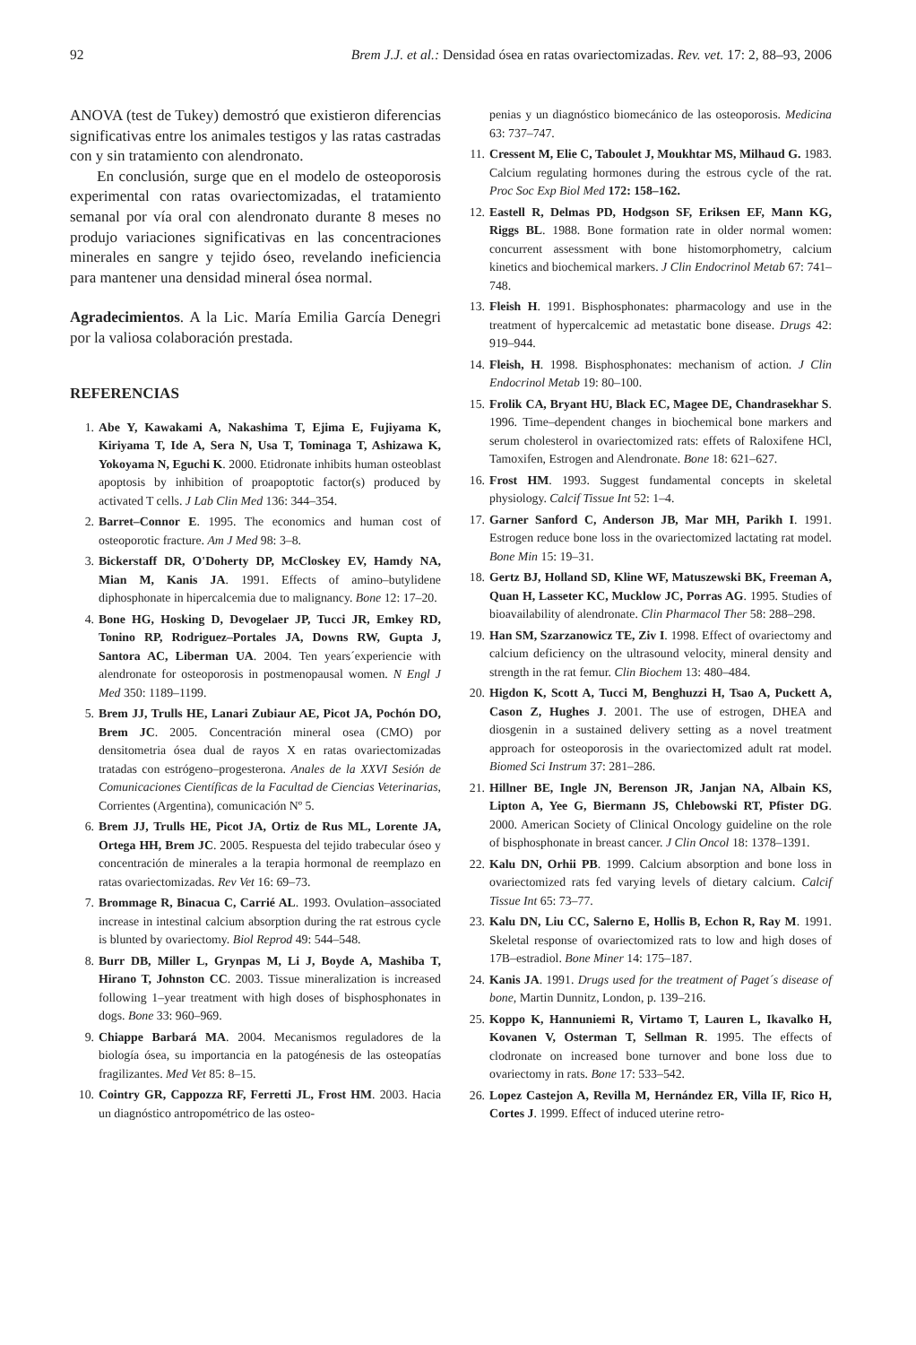92 Brem J.J. et al.: Densidad ósea en ratas ovariectomizadas. Rev. vet. 17: 2, 88–93, 2006
ANOVA (test de Tukey) demostró que existieron diferencias significativas entre los animales testigos y las ratas castradas con y sin tratamiento con alendronato.
En conclusión, surge que en el modelo de osteoporosis experimental con ratas ovariectomizadas, el tratamiento semanal por vía oral con alendronato durante 8 meses no produjo variaciones significativas en las concentraciones minerales en sangre y tejido óseo, revelando ineficiencia para mantener una densidad mineral ósea normal.
Agradecimientos. A la Lic. María Emilia García Denegri por la valiosa colaboración prestada.
REFERENCIAS
1. Abe Y, Kawakami A, Nakashima T, Ejima E, Fujiyama K, Kiriyama T, Ide A, Sera N, Usa T, Tominaga T, Ashizawa K, Yokoyama N, Eguchi K. 2000. Etidronate inhibits human osteoblast apoptosis by inhibition of proapoptotic factor(s) produced by activated T cells. J Lab Clin Med 136: 344–354.
2. Barret–Connor E. 1995. The economics and human cost of osteoporotic fracture. Am J Med 98: 3–8.
3. Bickerstaff DR, O'Doherty DP, McCloskey EV, Hamdy NA, Mian M, Kanis JA. 1991. Effects of amino–butylidene diphosphonate in hipercalcemia due to malignancy. Bone 12: 17–20.
4. Bone HG, Hosking D, Devogelaer JP, Tucci JR, Emkey RD, Tonino RP, Rodriguez–Portales JA, Downs RW, Gupta J, Santora AC, Liberman UA. 2004. Ten years´experiencie with alendronate for osteoporosis in postmenopausal women. N Engl J Med 350: 1189–1199.
5. Brem JJ, Trulls HE, Lanari Zubiaur AE, Picot JA, Pochón DO, Brem JC. 2005. Concentración mineral osea (CMO) por densitometria ósea dual de rayos X en ratas ovariectomizadas tratadas con estrógeno–progesterona. Anales de la XXVI Sesión de Comunicaciones Científicas de la Facultad de Ciencias Veterinarias, Corrientes (Argentina), comunicación Nº 5.
6. Brem JJ, Trulls HE, Picot JA, Ortiz de Rus ML, Lorente JA, Ortega HH, Brem JC. 2005. Respuesta del tejido trabecular óseo y concentración de minerales a la terapia hormonal de reemplazo en ratas ovariectomizadas. Rev Vet 16: 69–73.
7. Brommage R, Binacua C, Carrié AL. 1993. Ovulation–associated increase in intestinal calcium absorption during the rat estrous cycle is blunted by ovariectomy. Biol Reprod 49: 544–548.
8. Burr DB, Miller L, Grynpas M, Li J, Boyde A, Mashiba T, Hirano T, Johnston CC. 2003. Tissue mineralization is increased following 1–year treatment with high doses of bisphosphonates in dogs. Bone 33: 960–969.
9. Chiappe Barbará MA. 2004. Mecanismos reguladores de la biología ósea, su importancia en la patogénesis de las osteopatías fragilizantes. Med Vet 85: 8–15.
10. Cointry GR, Cappozza RF, Ferretti JL, Frost HM. 2003. Hacia un diagnóstico antropométrico de las osteo-
penias y un diagnóstico biomecánico de las osteoporosis. Medicina 63: 737–747.
11. Cressent M, Elie C, Taboulet J, Moukhtar MS, Milhaud G. 1983. Calcium regulating hormones during the estrous cycle of the rat. Proc Soc Exp Biol Med 172: 158–162.
12. Eastell R, Delmas PD, Hodgson SF, Eriksen EF, Mann KG, Riggs BL. 1988. Bone formation rate in older normal women: concurrent assessment with bone histomorphometry, calcium kinetics and biochemical markers. J Clin Endocrinol Metab 67: 741–748.
13. Fleish H. 1991. Bisphosphonates: pharmacology and use in the treatment of hypercalcemic ad metastatic bone disease. Drugs 42: 919–944.
14. Fleish, H. 1998. Bisphosphonates: mechanism of action. J Clin Endocrinol Metab 19: 80–100.
15. Frolik CA, Bryant HU, Black EC, Magee DE, Chandrasekhar S. 1996. Time–dependent changes in biochemical bone markers and serum cholesterol in ovariectomized rats: effets of Raloxifene HCl, Tamoxifen, Estrogen and Alendronate. Bone 18: 621–627.
16. Frost HM. 1993. Suggest fundamental concepts in skeletal physiology. Calcif Tissue Int 52: 1–4.
17. Garner Sanford C, Anderson JB, Mar MH, Parikh I. 1991. Estrogen reduce bone loss in the ovariectomized lactating rat model. Bone Min 15: 19–31.
18. Gertz BJ, Holland SD, Kline WF, Matuszewski BK, Freeman A, Quan H, Lasseter KC, Mucklow JC, Porras AG. 1995. Studies of bioavailability of alendronate. Clin Pharmacol Ther 58: 288–298.
19. Han SM, Szarzanowicz TE, Ziv I. 1998. Effect of ovariectomy and calcium deficiency on the ultrasound velocity, mineral density and strength in the rat femur. Clin Biochem 13: 480–484.
20. Higdon K, Scott A, Tucci M, Benghuzzi H, Tsao A, Puckett A, Cason Z, Hughes J. 2001. The use of estrogen, DHEA and diosgenin in a sustained delivery setting as a novel treatment approach for osteoporosis in the ovariectomized adult rat model. Biomed Sci Instrum 37: 281–286.
21. Hillner BE, Ingle JN, Berenson JR, Janjan NA, Albain KS, Lipton A, Yee G, Biermann JS, Chlebowski RT, Pfister DG. 2000. American Society of Clinical Oncology guideline on the role of bisphosphonate in breast cancer. J Clin Oncol 18: 1378–1391.
22. Kalu DN, Orhii PB. 1999. Calcium absorption and bone loss in ovariectomized rats fed varying levels of dietary calcium. Calcif Tissue Int 65: 73–77.
23. Kalu DN, Liu CC, Salerno E, Hollis B, Echon R, Ray M. 1991. Skeletal response of ovariectomized rats to low and high doses of 17B–estradiol. Bone Miner 14: 175–187.
24. Kanis JA. 1991. Drugs used for the treatment of Paget´s disease of bone, Martin Dunnitz, London, p. 139–216.
25. Koppo K, Hannuniemi R, Virtamo T, Lauren L, Ikavalko H, Kovanen V, Osterman T, Sellman R. 1995. The effects of clodronate on increased bone turnover and bone loss due to ovariectomy in rats. Bone 17: 533–542.
26. Lopez Castejon A, Revilla M, Hernández ER, Villa IF, Rico H, Cortes J. 1999. Effect of induced uterine retro-